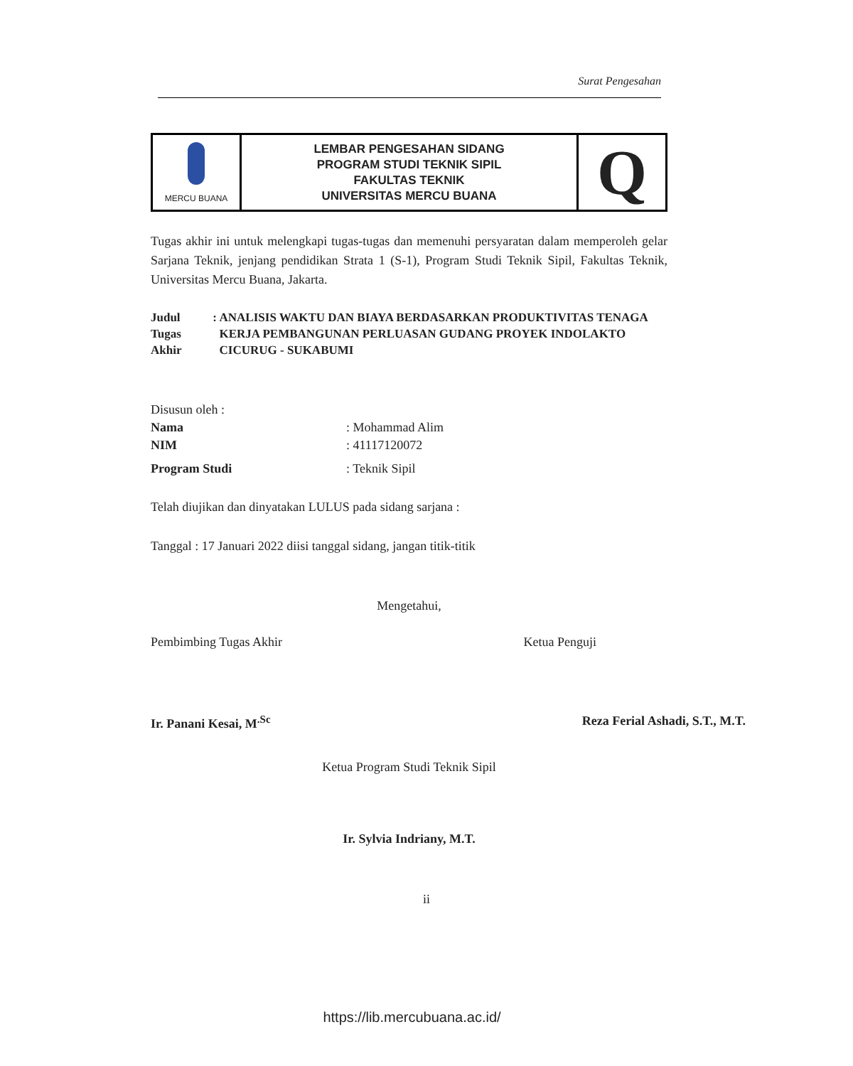Surat Pengesahan
| MERCU BUANA | LEMBAR PENGESAHAN SIDANG PROGRAM STUDI TEKNIK SIPIL FAKULTAS TEKNIK UNIVERSITAS MERCU BUANA | Q |
Tugas akhir ini untuk melengkapi tugas-tugas dan memenuhi persyaratan dalam memperoleh gelar Sarjana Teknik, jenjang pendidikan Strata 1 (S-1), Program Studi Teknik Sipil, Fakultas Teknik, Universitas Mercu Buana, Jakarta.
Judul Tugas Akhir : ANALISIS WAKTU DAN BIAYA BERDASARKAN PRODUKTIVITAS TENAGA KERJA PEMBANGUNAN PERLUASAN GUDANG PROYEK INDOLAKTO CICURUG - SUKABUMI
Disusun oleh :
Nama : Mohammad Alim
NIM : 41117120072
Program Studi : Teknik Sipil
Telah diujikan dan dinyatakan LULUS pada sidang sarjana :
Tanggal : 17 Januari 2022 diisi tanggal sidang, jangan titik-titik
Mengetahui,
Pembimbing Tugas Akhir Ketua Penguji
Ir. Panani Kesai, M<sup>.Sc</sup> Reza Ferial Ashadi, S.T., M.T.
Ketua Program Studi Teknik Sipil
Ir. Sylvia Indriany, M.T.
ii
https://lib.mercubuana.ac.id/